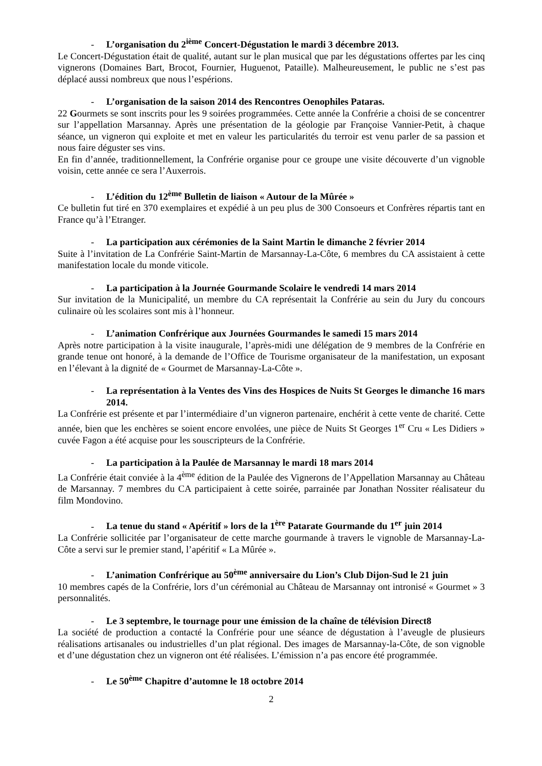- L’organisation du 2<sup>ième</sup> Concert-Dégustation le mardi 3 décembre 2013.
Le Concert-Dégustation était de qualité, autant sur le plan musical que par les dégustations offertes par les cinq vignerons (Domaines Bart, Brocot, Fournier, Huguenot, Pataille). Malheureusement, le public ne s’est pas déplacé aussi nombreux que nous l’espérions.
- L’organisation de la saison 2014 des Rencontres Oenophiles Pataras.
22 Gourmets se sont inscrits pour les 9 soirées programmées. Cette année la Confrérie a choisi de se concentrer sur l’appellation Marsannay. Après une présentation de la géologie par Françoise Vannier-Petit, à chaque séance, un vigneron qui exploite et met en valeur les particularités du terroir est venu parler de sa passion et nous faire déguster ses vins.
En fin d’année, traditionnellement, la Confrérie organise pour ce groupe une visite découverte d’un vignoble voisin, cette année ce sera l’Auxerrois.
- L’édition du 12<sup>ème</sup> Bulletin de liaison « Autour de la Mûrée »
Ce bulletin fut tiré en 370 exemplaires et expédié à un peu plus de 300 Consoeurs et Confrères répartis tant en France qu’à l’Etranger.
- La participation aux cérémonies de la Saint Martin le dimanche 2 février 2014
Suite à l’invitation de La Confrérie Saint-Martin de Marsannay-La-Côte, 6 membres du CA assistaient à cette manifestation locale du monde viticole.
- La participation à la Journée Gourmande Scolaire le vendredi 14 mars 2014
Sur invitation de la Municipalité, un membre du CA représentait la Confrérie au sein du Jury du concours culinaire où les scolaires sont mis à l’honneur.
- L’animation Confrérique aux Journées Gourmandes le samedi 15 mars 2014
Après notre participation à la visite inaugurale, l’après-midi une délégation de 9 membres de la Confrérie en grande tenue ont honoré, à la demande de l’Office de Tourisme organisateur de la manifestation, un exposant en l’élevant à la dignité de « Gourmet de Marsannay-La-Côte ».
- La représentation à la Ventes des Vins des Hospices de Nuits St Georges le dimanche 16 mars 2014.
La Confrérie est présente et par l’intermédiaire d’un vigneron partenaire, enchérit à cette vente de charité. Cette année, bien que les enchères se soient encore envolées, une pièce de Nuits St Georges 1<sup>er</sup> Cru « Les Didiers » cuvée Fagon a été acquise pour les souscripteurs de la Confrérie.
- La participation à la Paulée de Marsannay le mardi 18 mars 2014
La Confrérie était conviée à la 4<sup>ème</sup> édition de la Paulée des Vignerons de l’Appellation Marsannay au Château de Marsannay. 7 membres du CA participaient à cette soirée, parrainée par Jonathan Nossiter réalisateur du film Mondovino.
- La tenue du stand « Apéritif » lors de la 1<sup>ère</sup> Patarate Gourmande du 1<sup>er</sup> juin 2014
La Confrérie sollicitée par l’organisateur de cette marche gourmande à travers le vignoble de Marsannay-La-Côte a servi sur le premier stand, l’apéritif « La Mûrée ».
- L’animation Confrérique au 50<sup>ème</sup> anniversaire du Lion’s Club Dijon-Sud le 21 juin
10 membres capés de la Confrérie, lors d’un cérémonial au Château de Marsannay ont intronisé « Gourmet » 3 personnalités.
- Le 3 septembre, le tournage pour une émission de la chaîne de télévision Direct8
La société de production a contacté la Confrérie pour une séance de dégustation à l’aveugle de plusieurs réalisations artisanales ou industrielles d’un plat régional. Des images de Marsannay-la-Côte, de son vignoble et d’une dégustation chez un vigneron ont été réalisées. L’émission n’a pas encore été programmée.
- Le 50<sup>ème</sup> Chapitre d’automne le 18 octobre 2014
2